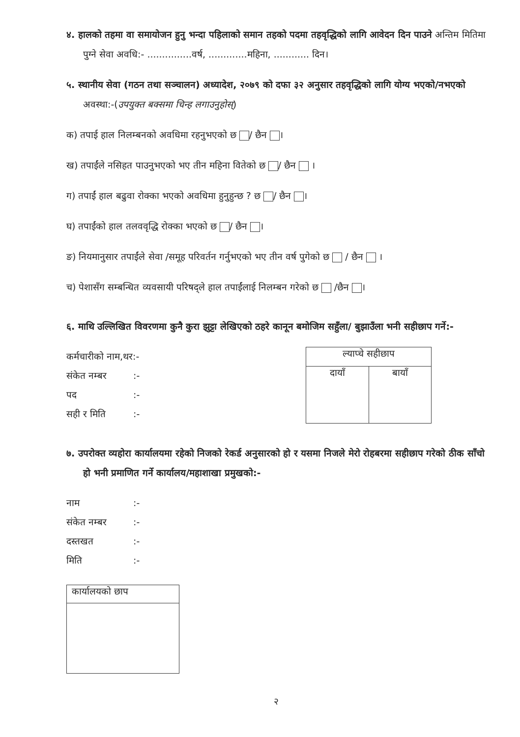४. हालको तहमा वा समायोजन हुनु भन्दा पहिलाको समान तहको पदमा तहवृद्धिको लागि आवेदन दिन पाउने अन्तिम मितिमा पुग्ने सेवा अवधि:- ...............वर्ष, .............महिना, ............ दिन।
५. स्थानीय सेवा (गठन तथा सञ्चालन) अध्यादेश, २०७९ को दफा ३२ अनुसार तहवृद्धिको लागि योग्य भएको/नभएको अवस्था:-(उपयुक्त बक्समा चिन्ह लगाउनुहोस्)
क) तपाई हाल निलम्बनको अवधिमा रहनुभएको छ / छैन ।
ख) तपाईंले नसिहत पाउनुभएको भए तीन महिना वितेको छ / छैन ।
ग) तपाईं हाल बढुवा रोक्का भएको अवधिमा हुनुहुन्छ ? छ / छैन ।
घ) तपाईंको हाल तलववृद्धि रोक्का भएको छ / छैन ।
ङ) नियमानुसार तपाईंले सेवा /समूह परिवर्तन गर्नुभएको भए तीन वर्ष पुगेको छ / छैन ।
च) पेशासँग सम्बन्धित व्यवसायी परिषद्ले हाल तपाईंलाई निलम्बन गरेको छ /छैन ।
६. माथि उल्लिखित विवरणमा कुनै कुरा झुट्टा लेखिएको ठहरे कानून बमोजिम सहुँला/ बुझाउँला भनी सहीछाप गर्ने:-
कर्मचारीको नाम,थर:-
संकेत नम्बर :-
पद :-
सही र मिति :-
| ल्याप्चे सहीछाप | |
| --- | --- |
| दायाँ | बायाँ |
७. उपरोक्त व्यहोरा कार्यालयमा रहेको निजको रेकर्ड अनुसारको हो र यसमा निजले मेरो रोहबरमा सहीछाप गरेको ठीक साँचो हो भनी प्रमाणित गर्ने कार्यालय/महाशाखा प्रमुखको:-
नाम :-
संकेत नम्बर :-
दस्तखत :-
मिति :-
| कार्यालयको छाप |
| --- |
२